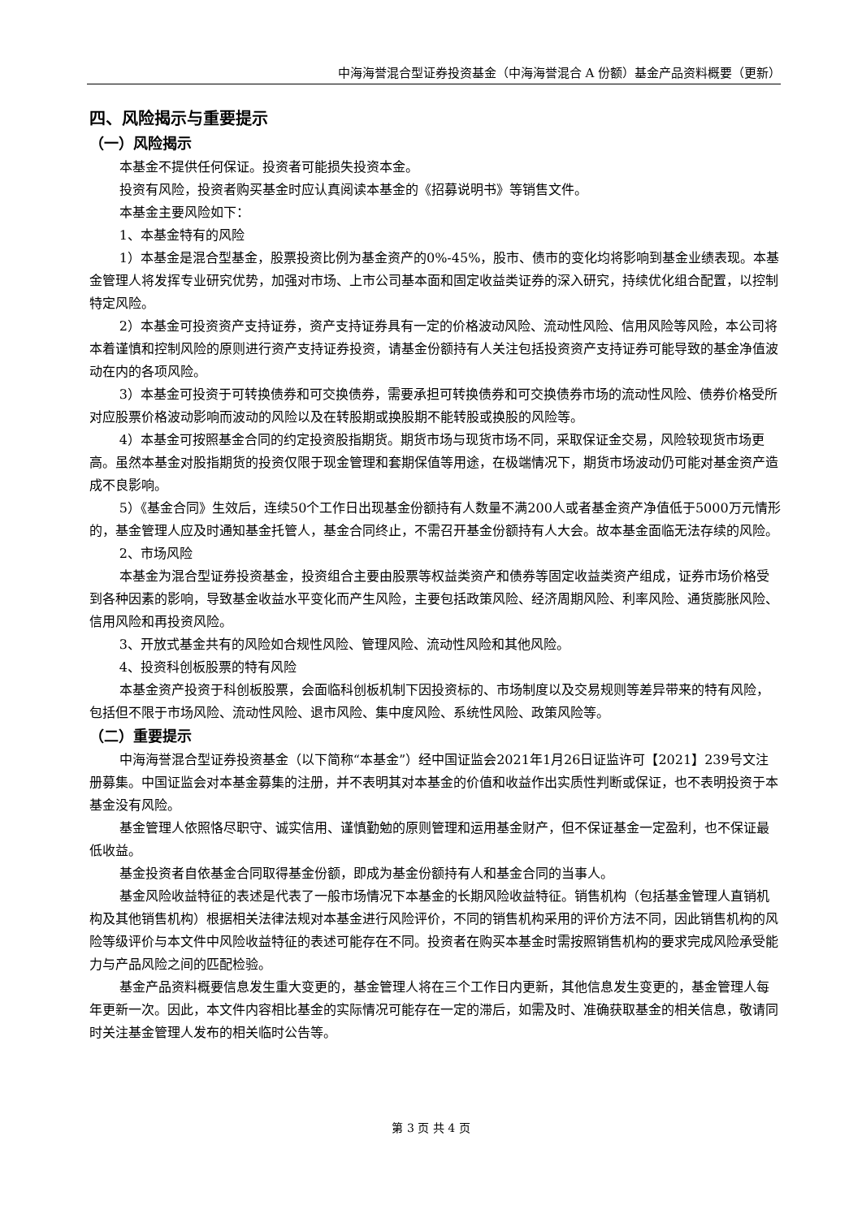中海海誉混合型证券投资基金（中海海誉混合 A 份额）基金产品资料概要（更新）
四、风险揭示与重要提示
（一）风险揭示
本基金不提供任何保证。投资者可能损失投资本金。
投资有风险，投资者购买基金时应认真阅读本基金的《招募说明书》等销售文件。
本基金主要风险如下：
1、本基金特有的风险
1）本基金是混合型基金，股票投资比例为基金资产的0%-45%，股市、债市的变化均将影响到基金业绩表现。本基金管理人将发挥专业研究优势，加强对市场、上市公司基本面和固定收益类证券的深入研究，持续优化组合配置，以控制特定风险。
2）本基金可投资资产支持证券，资产支持证券具有一定的价格波动风险、流动性风险、信用风险等风险，本公司将本着谨慎和控制风险的原则进行资产支持证券投资，请基金份额持有人关注包括投资资产支持证券可能导致的基金净值波动在内的各项风险。
3）本基金可投资于可转换债券和可交换债券，需要承担可转换债券和可交换债券市场的流动性风险、债券价格受所对应股票价格波动影响而波动的风险以及在转股期或换股期不能转股或换股的风险等。
4）本基金可按照基金合同的约定投资股指期货。期货市场与现货市场不同，采取保证金交易，风险较现货市场更高。虽然本基金对股指期货的投资仅限于现金管理和套期保值等用途，在极端情况下，期货市场波动仍可能对基金资产造成不良影响。
5）《基金合同》生效后，连续50个工作日出现基金份额持有人数量不满200人或者基金资产净值低于5000万元情形的，基金管理人应及时通知基金托管人，基金合同终止，不需召开基金份额持有人大会。故本基金面临无法存续的风险。
2、市场风险
本基金为混合型证券投资基金，投资组合主要由股票等权益类资产和债券等固定收益类资产组成，证券市场价格受到各种因素的影响，导致基金收益水平变化而产生风险，主要包括政策风险、经济周期风险、利率风险、通货膨胀风险、信用风险和再投资风险。
3、开放式基金共有的风险如合规性风险、管理风险、流动性风险和其他风险。
4、投资科创板股票的特有风险
本基金资产投资于科创板股票，会面临科创板机制下因投资标的、市场制度以及交易规则等差异带来的特有风险，包括但不限于市场风险、流动性风险、退市风险、集中度风险、系统性风险、政策风险等。
（二）重要提示
中海海誉混合型证券投资基金（以下简称“本基金”）经中国证监会2021年1月26日证监许可【2021】239号文注册募集。中国证监会对本基金募集的注册，并不表明其对本基金的价值和收益作出实质性判断或保证，也不表明投资于本基金没有风险。
基金管理人依照恪尽职守、诚实信用、谨慎勤勉的原则管理和运用基金财产，但不保证基金一定盈利，也不保证最低收益。
基金投资者自依基金合同取得基金份额，即成为基金份额持有人和基金合同的当事人。
基金风险收益特征的表述是代表了一般市场情况下本基金的长期风险收益特征。销售机构（包括基金管理人直销机构及其他销售机构）根据相关法律法规对本基金进行风险评价，不同的销售机构采用的评价方法不同，因此销售机构的风险等级评价与本文件中风险收益特征的表述可能存在不同。投资者在购买本基金时需按照销售机构的要求完成风险承受能力与产品风险之间的匹配检验。
基金产品资料概要信息发生重大变更的，基金管理人将在三个工作日内更新，其他信息发生变更的，基金管理人每年更新一次。因此，本文件内容相比基金的实际情况可能存在一定的滞后，如需及时、准确获取基金的相关信息，敬请同时关注基金管理人发布的相关临时公告等。
第 3 页 共 4 页